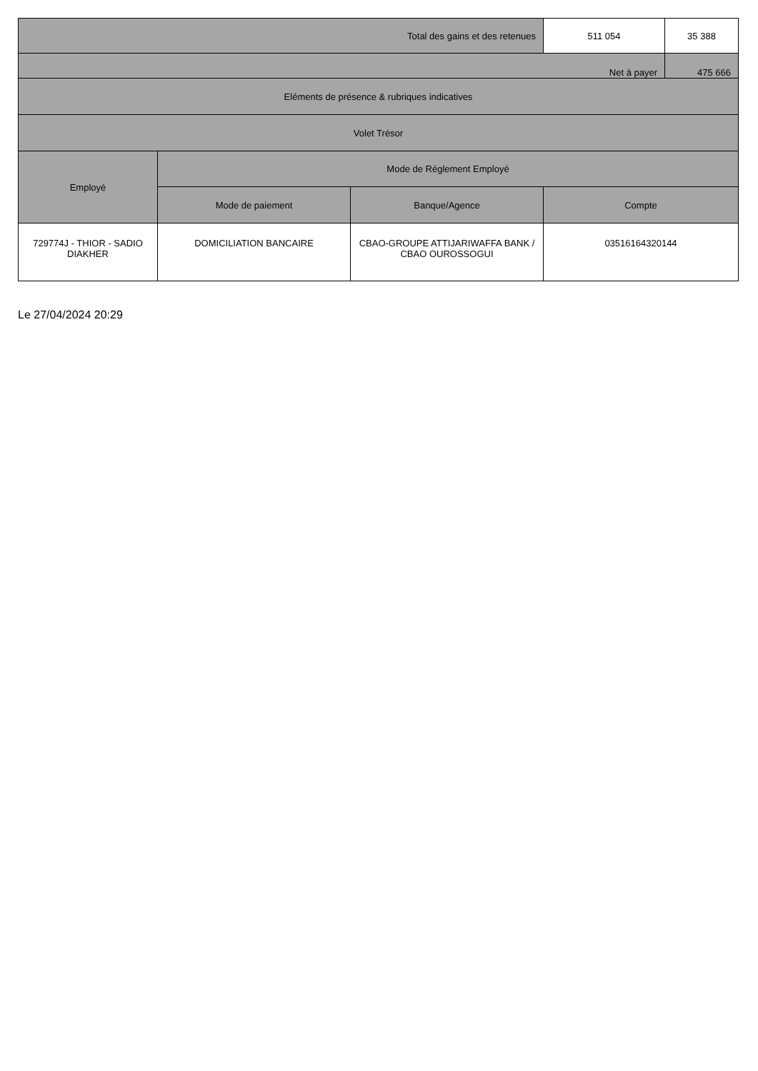| Total des gains et des retenues | | | 511 054 | 35 388 |
| Net à payer | | | | 475 666 |
| Eléments de présence & rubriques indicatives | | | | |
| Volet Trésor | | | | |
| Employé | Mode de Réglement Employé | | | |
| | Mode de paiement | Banque/Agence | Compte | |
| 729774J - THIOR - SADIO DIAKHER | DOMICILIATION BANCAIRE | CBAO-GROUPE ATTIJARIWAFFA BANK / CBAO OUROSSOGUI | 03516164320144 | |
Le 27/04/2024 20:29